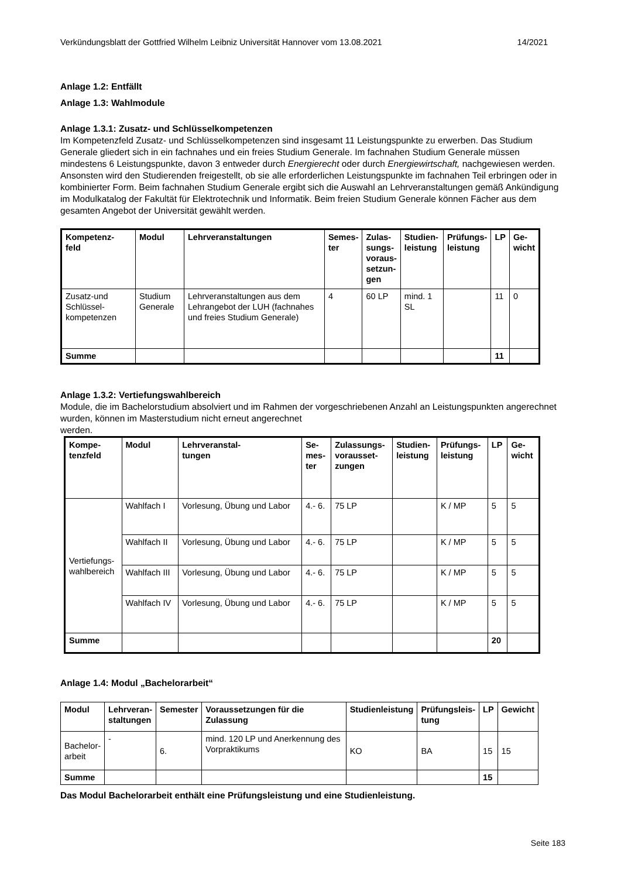Verkündungsblatt der Gottfried Wilhelm Leibniz Universität Hannover vom 13.08.2021 14/2021
Anlage 1.2: Entfällt
Anlage 1.3: Wahlmodule
Anlage 1.3.1: Zusatz- und Schlüsselkompetenzen
Im Kompetenzfeld Zusatz- und Schlüsselkompetenzen sind insgesamt 11 Leistungspunkte zu erwerben. Das Studium Generale gliedert sich in ein fachnahes und ein freies Studium Generale. Im fachnahen Studium Generale müssen mindestens 6 Leistungspunkte, davon 3 entweder durch Energierecht oder durch Energiewirtschaft, nachgewiesen werden. Ansonsten wird den Studierenden freigestellt, ob sie alle erforderlichen Leistungspunkte im fachnahen Teil erbringen oder in kombinierter Form. Beim fachnahen Studium Generale ergibt sich die Auswahl an Lehrveranstaltungen gemäß Ankündigung im Modulkatalog der Fakultät für Elektrotechnik und Informatik. Beim freien Studium Generale können Fächer aus dem gesamten Angebot der Universität gewählt werden.
| Kompetenz- feld | Modul | Lehrveranstaltungen | Semes- ter | Zulas- sungs- voraus- setzun- gen | Studien- leistung | Prüfungs- leistung | LP | Ge- wicht |
| --- | --- | --- | --- | --- | --- | --- | --- | --- |
| Zusatz-und Schlüssel-kompetenzen | Studium Generale | Lehrveranstaltungen aus dem Lehrangebot der LUH (fachnahes und freies Studium Generale) | 4 | 60 LP | mind. 1 SL | | 11 | 0 |
| Summe | | | | | | | 11 | |
Anlage 1.3.2: Vertiefungswahlbereich
Module, die im Bachelorstudium absolviert und im Rahmen der vorgeschriebenen Anzahl an Leistungspunkten angerechnet wurden, können im Masterstudium nicht erneut angerechnet
werden.
| Kompe- tenzfeld | Modul | Lehrveranstal- tungen | Se- mes- ter | Zulassungs- vorausset- zungen | Studien- leistung | Prüfungs- leistung | LP | Ge- wicht |
| --- | --- | --- | --- | --- | --- | --- | --- | --- |
| Vertiefungs- wahlbereich | Wahlfach I | Vorlesung, Übung und Labor | 4.- 6. | 75 LP | | K / MP | 5 | 5 |
| | Wahlfach II | Vorlesung, Übung und Labor | 4.- 6. | 75 LP | | K / MP | 5 | 5 |
| | Wahlfach III | Vorlesung, Übung und Labor | 4.- 6. | 75 LP | | K / MP | 5 | 5 |
| | Wahlfach IV | Vorlesung, Übung und Labor | 4.- 6. | 75 LP | | K / MP | 5 | 5 |
| Summe | | | | | | | 20 | |
Anlage 1.4: Modul „Bachelorarbeit“
| Modul | Lehrveran- staltungen | Semester | Voraussetzungen für die Zulassung | Studienleistung | Prüfungsleis- tung | LP | Gewicht |
| --- | --- | --- | --- | --- | --- | --- | --- |
| Bachelor- arbeit | - | 6. | mind. 120 LP und Anerkennung des Vorpraktikums | KO | BA | 15 | 15 |
| Summe | | | | | | 15 | |
Das Modul Bachelorarbeit enthält eine Prüfungsleistung und eine Studienleistung.
Seite 183